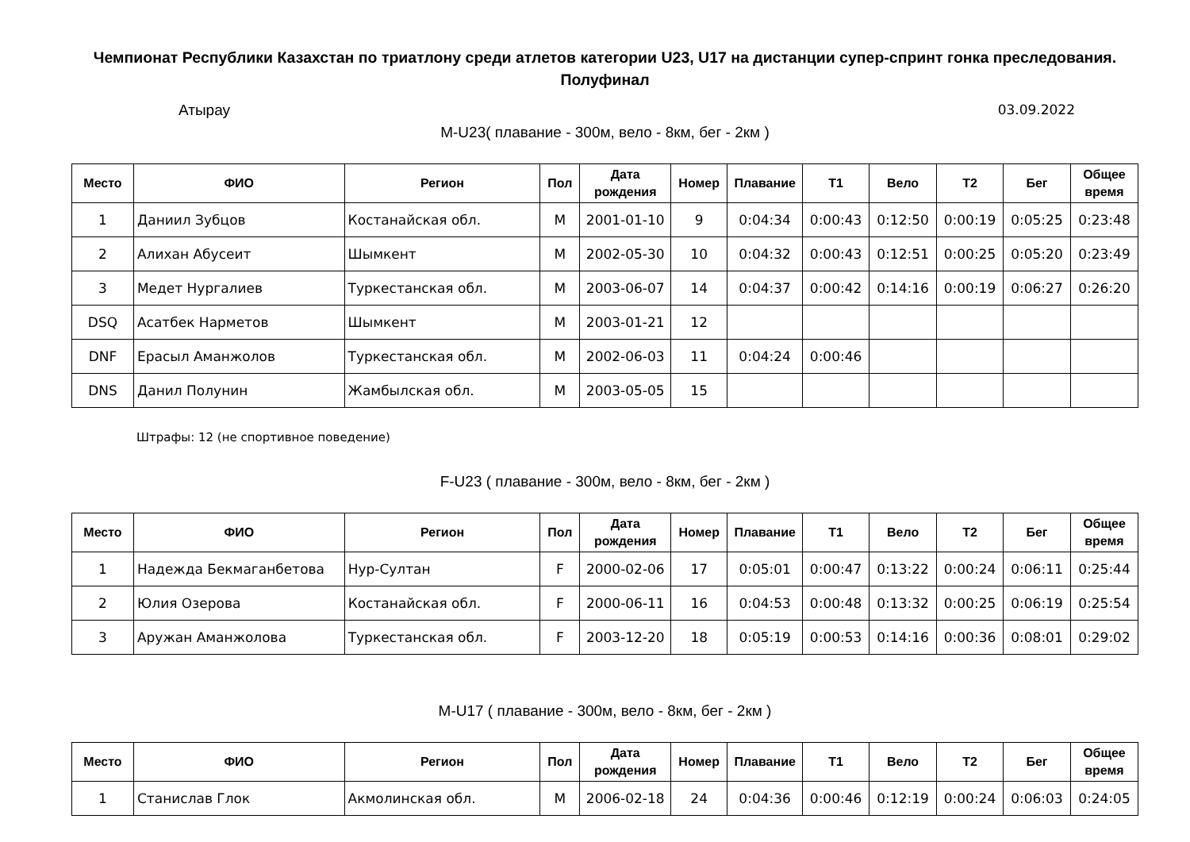Чемпионат Республики Казахстан по триатлону среди атлетов категории U23, U17 на дистанции супер-спринт гонка преследования. Полуфинал
Атырау 03.09.2022
M-U23( плавание - 300м, вело - 8км, бег - 2км )
| Место | ФИО | Регион | Пол | Дата рождения | Номер | Плавание | T1 | Вело | T2 | Бег | Общее время |
| --- | --- | --- | --- | --- | --- | --- | --- | --- | --- | --- | --- |
| 1 | Даниил Зубцов | Костанайская обл. | M | 2001-01-10 | 9 | 0:04:34 | 0:00:43 | 0:12:50 | 0:00:19 | 0:05:25 | 0:23:48 |
| 2 | Алихан Абусеит | Шымкент | M | 2002-05-30 | 10 | 0:04:32 | 0:00:43 | 0:12:51 | 0:00:25 | 0:05:20 | 0:23:49 |
| 3 | Медет Нургалиев | Туркестанская обл. | M | 2003-06-07 | 14 | 0:04:37 | 0:00:42 | 0:14:16 | 0:00:19 | 0:06:27 | 0:26:20 |
| DSQ | Асатбек Нарметов | Шымкент | M | 2003-01-21 | 12 | | | | | | |
| DNF | Ерасыл Аманжолов | Туркестанская обл. | M | 2002-06-03 | 11 | 0:04:24 | 0:00:46 | | | | |
| DNS | Данил Полунин | Жамбылская обл. | M | 2003-05-05 | 15 | | | | | | |
Штрафы: 12 (не спортивное поведение)
F-U23 ( плавание - 300м, вело - 8км, бег - 2км )
| Место | ФИО | Регион | Пол | Дата рождения | Номер | Плавание | T1 | Вело | T2 | Бег | Общее время |
| --- | --- | --- | --- | --- | --- | --- | --- | --- | --- | --- | --- |
| 1 | Надежда Бекмаганбетова | Нур-Султан | F | 2000-02-06 | 17 | 0:05:01 | 0:00:47 | 0:13:22 | 0:00:24 | 0:06:11 | 0:25:44 |
| 2 | Юлия Озерова | Костанайская обл. | F | 2000-06-11 | 16 | 0:04:53 | 0:00:48 | 0:13:32 | 0:00:25 | 0:06:19 | 0:25:54 |
| 3 | Аружан Аманжолова | Туркестанская обл. | F | 2003-12-20 | 18 | 0:05:19 | 0:00:53 | 0:14:16 | 0:00:36 | 0:08:01 | 0:29:02 |
M-U17 ( плавание - 300м, вело - 8км, бег - 2км )
| Место | ФИО | Регион | Пол | Дата рождения | Номер | Плавание | T1 | Вело | T2 | Бег | Общее время |
| --- | --- | --- | --- | --- | --- | --- | --- | --- | --- | --- | --- |
| 1 | Станислав Глок | Акмолинская обл. | M | 2006-02-18 | 24 | 0:04:36 | 0:00:46 | 0:12:19 | 0:00:24 | 0:06:03 | 0:24:05 |